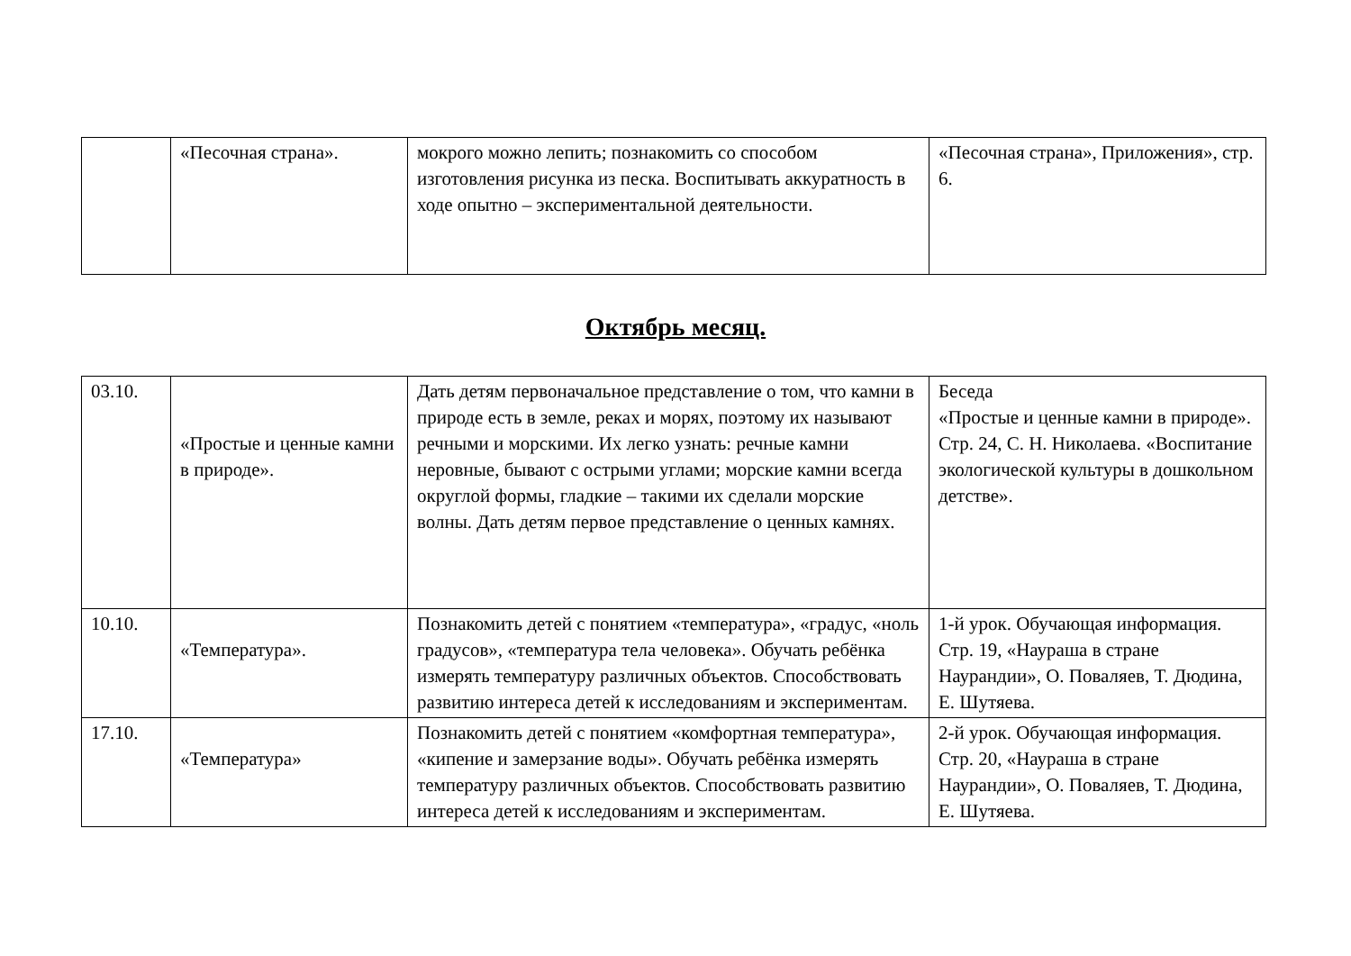| | «Песочная страна». | мокрого можно лепить; познакомить со способом изготовления рисунка из песка. Воспитывать аккуратность в ходе опытно – экспериментальной деятельности. | «Песочная страна», Приложения», стр. 6. |
Октябрь месяц.
| 03.10. | «Простые и ценные камни в природе». | Дать детям первоначальное представление о том, что камни в природе есть в земле, реках и морях, поэтому их называют речными и морскими. Их легко узнать: речные камни неровные, бывают с острыми углами; морские камни всегда округлой формы, гладкие – такими их сделали морские волны. Дать детям первое представление о ценных камнях. | Беседа «Простые и ценные камни в природе». Стр. 24, С. Н. Николаева. «Воспитание экологической культуры в дошкольном детстве». |
| 10.10. | «Температура». | Познакомить детей с понятием «температура», «градус, «ноль градусов», «температура тела человека». Обучать ребёнка измерять температуру различных объектов. Способствовать развитию интереса детей к исследованиям и экспериментам. | 1-й урок. Обучающая информация. Стр. 19, «Наураша в стране Наурандии», О. Поваляев, Т. Дюдина, Е. Шутяева. |
| 17.10. | «Температура» | Познакомить детей с понятием «комфортная температура», «кипение и замерзание воды». Обучать ребёнка измерять температуру различных объектов. Способствовать развитию интереса детей к исследованиям и экспериментам. | 2-й урок. Обучающая информация. Стр. 20, «Наураша в стране Наурандии», О. Поваляев, Т. Дюдина, Е. Шутяева. |